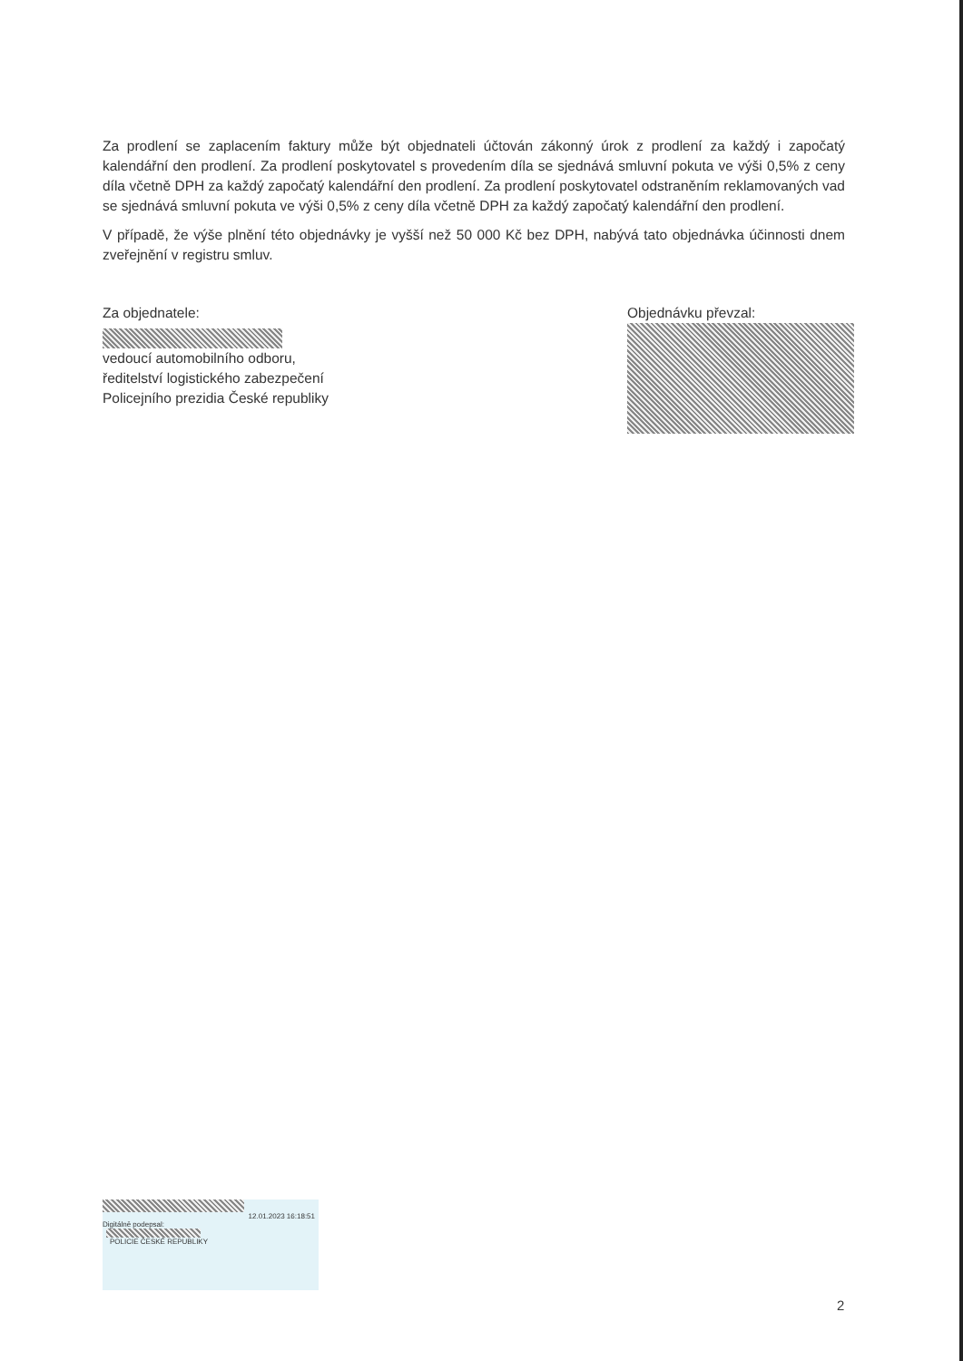Za prodlení se zaplacením faktury může být objednateli účtován zákonný úrok z prodlení za každý i započatý kalendářní den prodlení. Za prodlení poskytovatel s provedením díla se sjednává smluvní pokuta ve výši 0,5% z ceny díla včetně DPH za každý započatý kalendářní den prodlení. Za prodlení poskytovatel odstraněním reklamovaných vad se sjednává smluvní pokuta ve výši 0,5% z ceny díla včetně DPH za každý započatý kalendářní den prodlení.
V případě, že výše plnění této objednávky je vyšší než 50 000 Kč bez DPH, nabývá tato objednávka účinnosti dnem zveřejnění v registru smluv.
Za objednatele:
vedoucí automobilního odboru,
ředitelství logistického zabezpečení
Policejního prezidia České republiky
Objednávku převzal:
12.01.2023 16:18:51
Digitálně podepsal:
POLICIE ČESKÉ REPUBLIKY
2